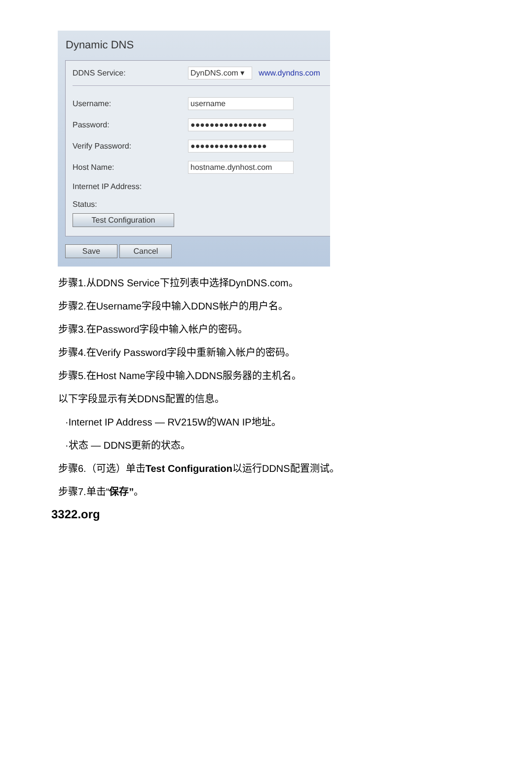Dynamic DNS
DDNS Service: DynDNS.com ▾ www.dyndns.com
Username: username
Password: ●●●●●●●●●●●●●●●●
Verify Password: ●●●●●●●●●●●●●●●●
Host Name: hostname.dynhost.com
Internet IP Address:
Status:
Test Configuration
Save Cancel
步骤1.从DDNS Service下拉列表中选择DynDNS.com。
步骤2.在Username字段中输入DDNS帐户的用户名。
步骤3.在Password字段中输入帐户的密码。
步骤4.在Verify Password字段中重新输入帐户的密码。
步骤5.在Host Name字段中输入DDNS服务器的主机名。
以下字段显示有关DDNS配置的信息。
·Internet IP Address — RV215W的WAN IP地址。
·状态 — DDNS更新的状态。
步骤6.（可选）单击Test Configuration以运行DDNS配置测试。
步骤7.单击“保存”。
3322.org